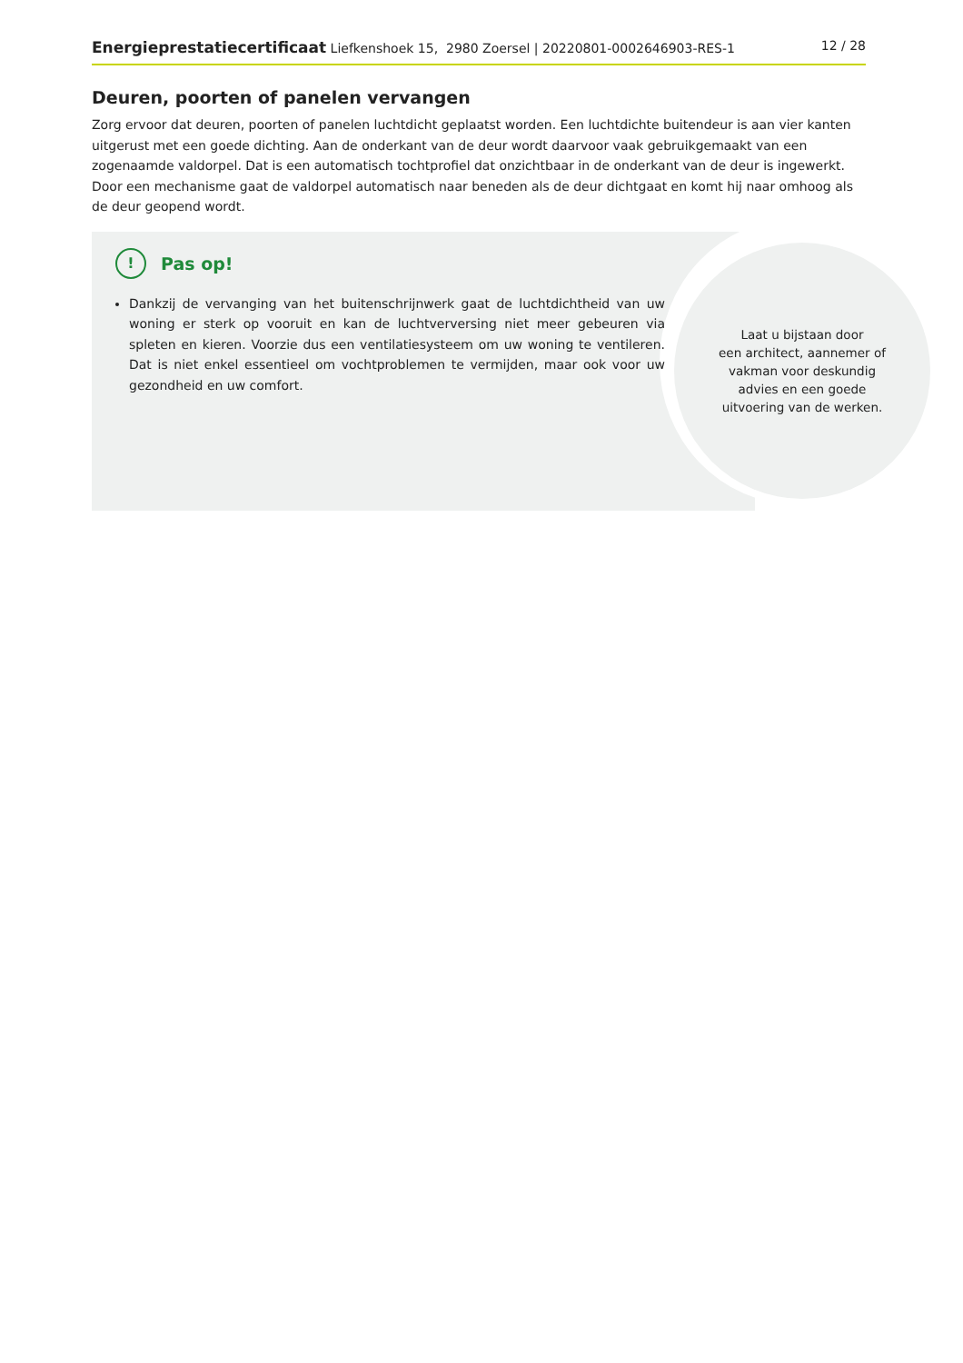Energieprestatiecertificaat Liefkenshoek 15, 2980 Zoersel | 20220801-0002646903-RES-1 12 / 28
Deuren, poorten of panelen vervangen
Zorg ervoor dat deuren, poorten of panelen luchtdicht geplaatst worden. Een luchtdichte buitendeur is aan vier kanten uitgerust met een goede dichting. Aan de onderkant van de deur wordt daarvoor vaak gebruikgemaakt van een zogenaamde valdorpel. Dat is een automatisch tochtprofiel dat onzichtbaar in de onderkant van de deur is ingewerkt. Door een mechanisme gaat de valdorpel automatisch naar beneden als de deur dichtgaat en komt hij naar omhoog als de deur geopend wordt.
Laat u bijstaan door
een architect, aannemer of
vakman voor deskundig
advies en een goede
uitvoering van de werken.
! Pas op!
Dankzij de vervanging van het buitenschrijnwerk gaat de luchtdichtheid van uw woning er sterk op vooruit en kan de luchtverversing niet meer gebeuren via spleten en kieren. Voorzie dus een ventilatiesysteem om uw woning te ventileren. Dat is niet enkel essentieel om vochtproblemen te vermijden, maar ook voor uw gezondheid en uw comfort.